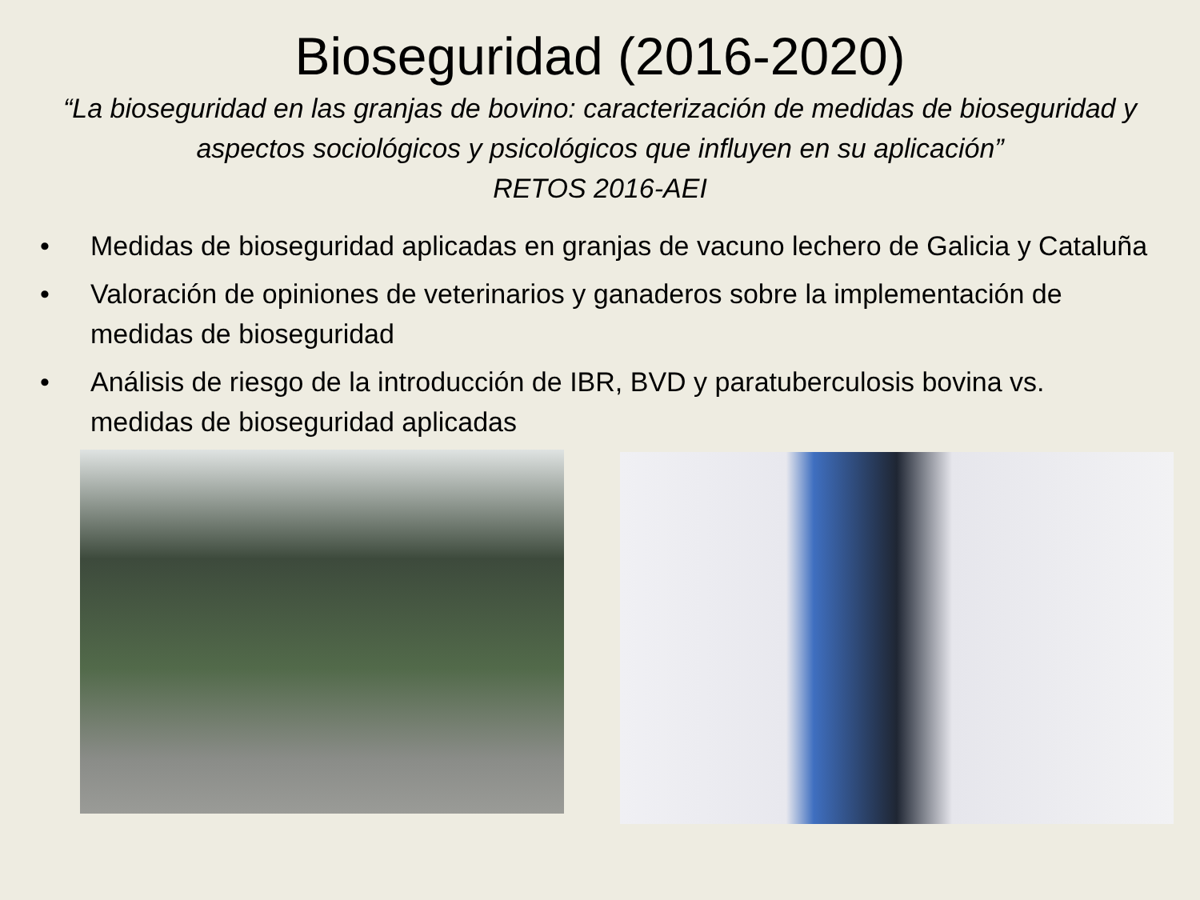Bioseguridad (2016-2020)
“La bioseguridad en las granjas de bovino: caracterización de medidas de bioseguridad y aspectos sociológicos y psicológicos que influyen en su aplicación”
RETOS 2016-AEI
• Medidas de bioseguridad aplicadas en granjas de vacuno lechero de Galicia y Cataluña
• Valoración de opiniones de veterinarios y ganaderos sobre la implementación de medidas de bioseguridad
• Análisis de riesgo de la introducción de IBR, BVD y paratuberculosis bovina vs. medidas de bioseguridad aplicadas